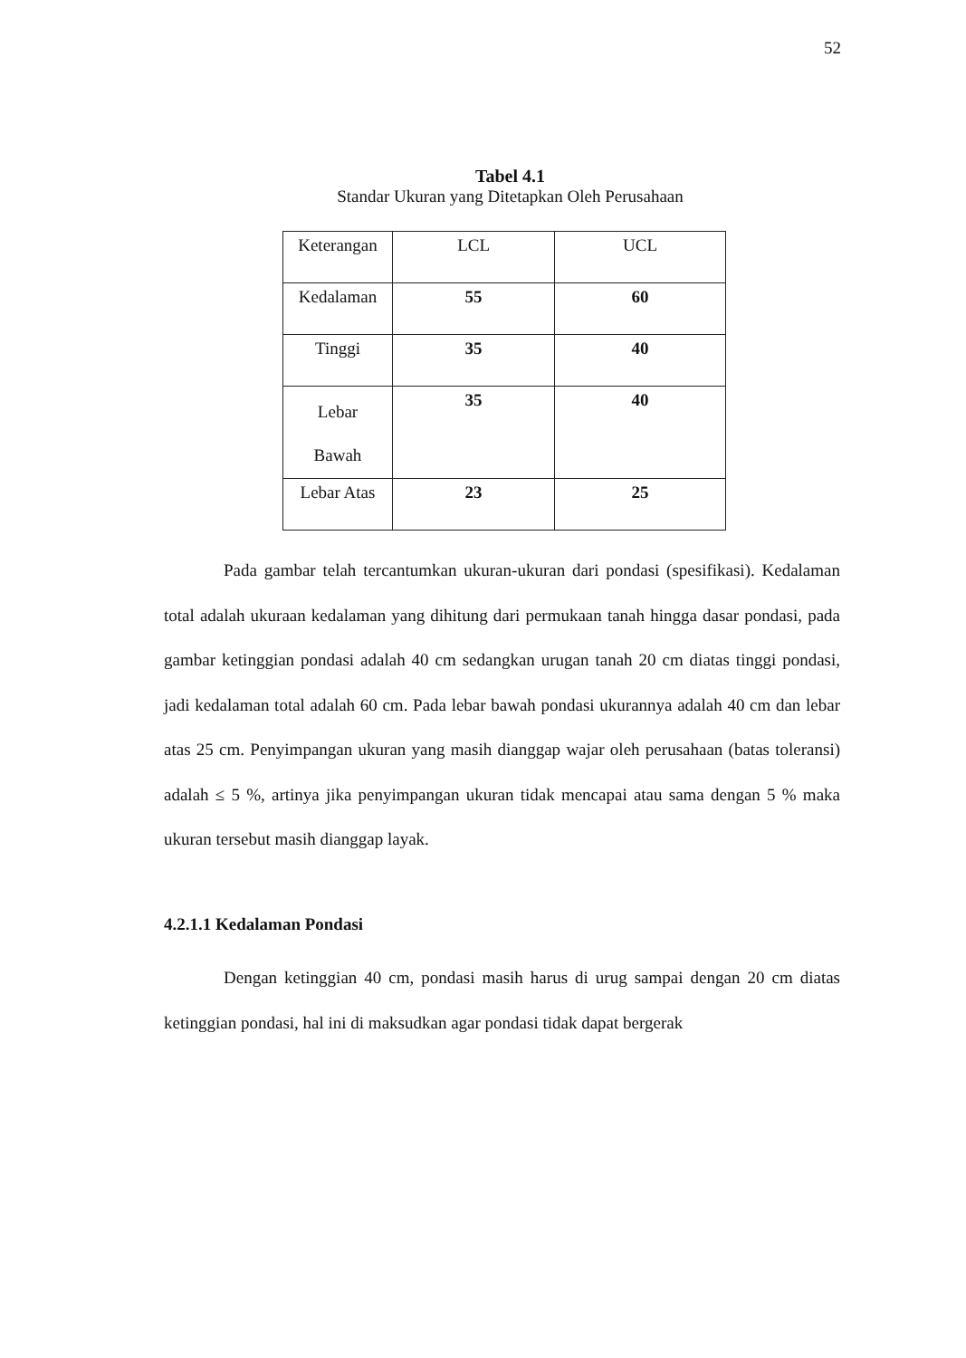52
Tabel 4.1
Standar Ukuran yang Ditetapkan Oleh Perusahaan
| Keterangan | LCL | UCL |
| Kedalaman | 55 | 60 |
| Tinggi | 35 | 40 |
| Lebar Bawah | 35 | 40 |
| Lebar Atas | 23 | 25 |
Pada gambar telah tercantumkan ukuran-ukuran dari pondasi (spesifikasi). Kedalaman total adalah ukuraan kedalaman yang dihitung dari permukaan tanah hingga dasar pondasi, pada gambar ketinggian pondasi adalah 40 cm sedangkan urugan tanah 20 cm diatas tinggi pondasi, jadi kedalaman total adalah 60 cm. Pada lebar bawah pondasi ukurannya adalah 40 cm dan lebar atas 25 cm. Penyimpangan ukuran yang masih dianggap wajar oleh perusahaan (batas toleransi) adalah ≤ 5 %, artinya jika penyimpangan ukuran tidak mencapai atau sama dengan 5 % maka ukuran tersebut masih dianggap layak.
4.2.1.1 Kedalaman Pondasi
Dengan ketinggian 40 cm, pondasi masih harus di urug sampai dengan 20 cm diatas ketinggian pondasi, hal ini di maksudkan agar pondasi tidak dapat bergerak